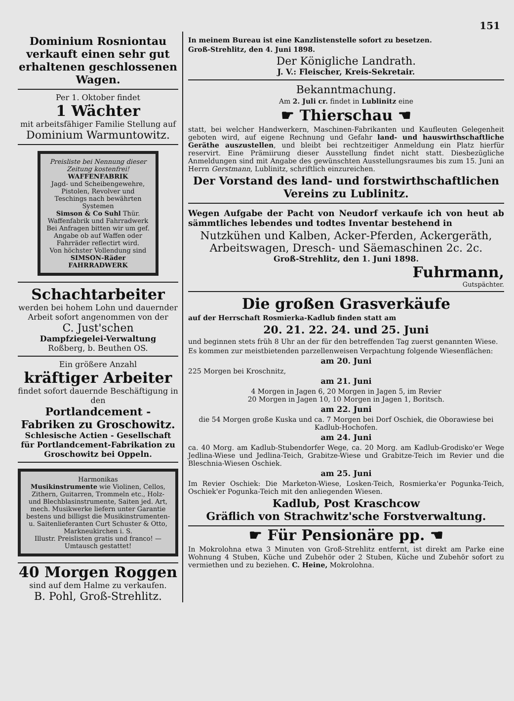151
Dominium Rosniontau verkauft einen sehr gut erhaltenen geschlossenen Wagen.
Per 1. Oktober findet
1 Wächter
mit arbeitsfähiger Familie Stellung auf
Dominium Warmuntowitz.
Preisliste bei Nennung dieser Zeitung kostenfrei!
WAFFENFABRIK
Jagd- und Scheibengewehre, Pistolen, Revolver und Teschings nach bewährten Systemen
Simson & Co Suhl Thür.
Waffenfabrik und Fahrradwerk
Bei Anfragen bitten wir um gef. Angabe ob auf Waffen oder Fahrräder reflectirt wird.
Von höchster Vollendung sind SIMSON-Räder
FAHRRADWERK
Schachtarbeiter
werden bei hohem Lohn und dauernder Arbeit sofort angenommen von der
C. Just'schen
Dampfziegelei-Verwaltung
Roßberg, b. Beuthen OS.
Ein größere Anzahl
kräftiger Arbeiter
findet sofort dauernde Beschäftigung in den
Portlandcement - Fabriken zu Groschowitz.
Schlesische Actien - Gesellschaft für Portlandcement-Fabrikation zu Groschowitz bei Oppeln.
Harmonikas
Musikinstrumente wie Violinen, Cellos, Zithern, Guitarren, Trommeln etc., Holz- und Blechblasinstrumente, Saiten jed. Art, mech. Musikwerke liefern unter Garantie bestens und billigst die Musikinstrumenten- u. Saitenlieferanten Curt Schuster & Otto, Markneukirchen i. S.
Illustr. Preislisten gratis und franco! — Umtausch gestattet!
40 Morgen Roggen
sind auf dem Halme zu verkaufen.
B. Pohl, Groß-Strehlitz.
In meinem Bureau ist eine Kanzlistenstelle sofort zu besetzen.
Groß-Strehlitz, den 4. Juni 1898.
Der Königliche Landrath.
J. V.: Fleischer, Kreis-Sekretair.
Bekanntmachung.
Am 2. Juli cr. findet in Lublinitz eine
☛ Thierschau ☚
statt, bei welcher Handwerkern, Maschinen-Fabrikanten und Kaufleuten Gelegenheit geboten wird, auf eigene Rechnung und Gefahr land- und hauswirthschaftliche Geräthe auszustellen, und bleibt bei rechtzeitiger Anmeldung ein Platz hierfür reservirt. Eine Prämiirung dieser Ausstellung findet nicht statt. Diesbezügliche Anmeldungen sind mit Angabe des gewünschten Ausstellungsraumes bis zum 15. Juni an Herrn Gerstmann, Lublinitz, schriftlich einzureichen.
Der Vorstand des land- und forstwirthschaftlichen Vereins zu Lublinitz.
Wegen Aufgabe der Pacht von Neudorf verkaufe ich von heut ab sämmtliches lebendes und todtes Inventar bestehend in
Nutzkühen und Kalben, Acker-Pferden, Ackergeräth, Arbeitswagen, Dresch- und Säemaschinen 2c. 2c.
Groß-Strehlitz, den 1. Juni 1898.
Fuhrmann,
Gutspächter.
Die großen Grasverkäufe
auf der Herrschaft Rosmierka-Kadlub finden statt am
20. 21. 22. 24. und 25. Juni
und beginnen stets früh 8 Uhr an der für den betreffenden Tag zuerst genannten Wiese.
Es kommen zur meistbietenden parzellenweisen Verpachtung folgende Wiesenflächen:
am 20. Juni
225 Morgen bei Kroschnitz,
am 21. Juni
4 Morgen in Jagen 6, 20 Morgen in Jagen 5, im Revier
20 Morgen in Jagen 10, 10 Morgen in Jagen 1, Boritsch.
am 22. Juni
die 54 Morgen große Kuska und ca. 7 Morgen bei Dorf Oschiek, die Oborawiese bei Kadlub-Hochofen.
am 24. Juni
ca. 40 Morg. am Kadlub-Stubendorfer Wege, ca. 20 Morg. am Kadlub-Grodisko'er Wege Jedlina-Wiese und Jedlina-Teich, Grabitze-Wiese und Grabitze-Teich im Revier und die Bleschnia-Wiesen Oschiek.
am 25. Juni
Im Revier Oschiek: Die Marketon-Wiese, Losken-Teich, Rosmierka'er Pogunka-Teich, Oschiek'er Pogunka-Teich mit den anliegenden Wiesen.
Kadlub, Post Kraschcow
Gräflich von Strachwitz'sche Forstverwaltung.
☛ Für Pensionäre pp. ☚
In Mokrolohna etwa 3 Minuten von Groß-Strehlitz entfernt, ist direkt am Parke eine Wohnung 4 Stuben, Küche und Zubehör oder 2 Stuben, Küche und Zubehör sofort zu vermiethen und zu beziehen. C. Heine, Mokrolohna.